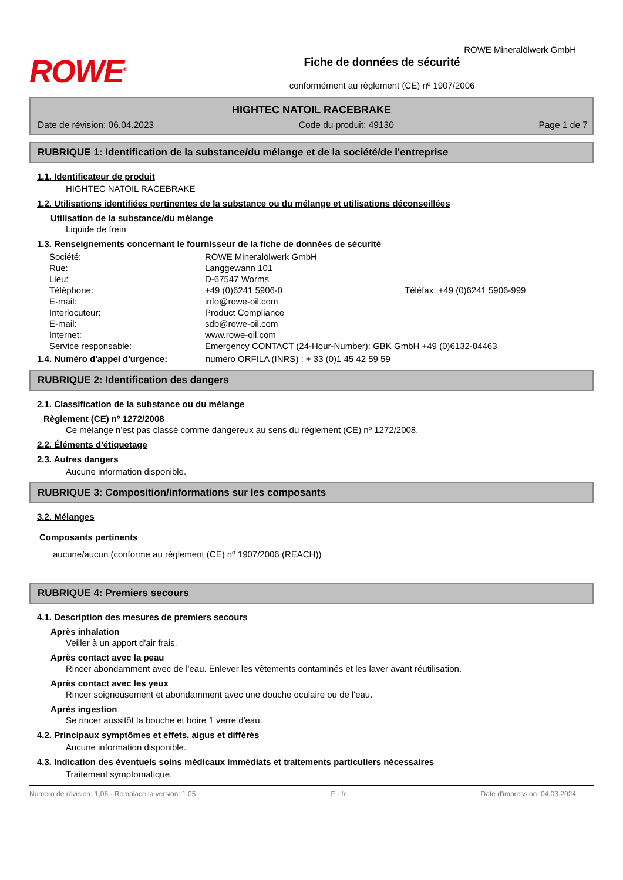ROWE<sup>®</sup>
Fiche de données de sécurité
conformément au règlement (CE) nº 1907/2006
ROWE Mineralölwerk GmbH
HIGHTEC NATOIL RACEBRAKE
Date de révision: 06.04.2023 Code du produit: 49130 Page 1 de 7
RUBRIQUE 1: Identification de la substance/du mélange et de la société/de l'entreprise
1.1. Identificateur de produit
HIGHTEC NATOIL RACEBRAKE
1.2. Utilisations identifiées pertinentes de la substance ou du mélange et utilisations déconseillées
Utilisation de la substance/du mélange
Liquide de frein
1.3. Renseignements concernant le fournisseur de la fiche de données de sécurité
| Société: | ROWE Mineralölwerk GmbH | |
| Rue: | Langgewann 101 | |
| Lieu: | D-67547 Worms | |
| Téléphone: | +49 (0)6241 5906-0 | Téléfax: +49 (0)6241 5906-999 |
| E-mail: | info@rowe-oil.com | |
| Interlocuteur: | Product Compliance | |
| E-mail: | sdb@rowe-oil.com | |
| Internet: | www.rowe-oil.com | |
| Service responsable: | Emergency CONTACT (24-Hour-Number): GBK GmbH +49 (0)6132-84463 | |
1.4. Numéro d'appel d'urgence: numéro ORFILA (INRS) : + 33 (0)1 45 42 59 59
RUBRIQUE 2: Identification des dangers
2.1. Classification de la substance ou du mélange
Règlement (CE) nº 1272/2008
Ce mélange n'est pas classé comme dangereux au sens du règlement (CE) nº 1272/2008.
2.2. Éléments d'étiquetage
2.3. Autres dangers
Aucune information disponible.
RUBRIQUE 3: Composition/informations sur les composants
3.2. Mélanges
Composants pertinents
aucune/aucun (conforme au règlement (CE) nº 1907/2006 (REACH))
RUBRIQUE 4: Premiers secours
4.1. Description des mesures de premiers secours
Après inhalation
Veiller à un apport d'air frais.
Après contact avec la peau
Rincer abondamment avec de l'eau. Enlever les vêtements contaminés et les laver avant réutilisation.
Après contact avec les yeux
Rincer soigneusement et abondamment avec une douche oculaire ou de l'eau.
Après ingestion
Se rincer aussitôt la bouche et boire 1 verre d'eau.
4.2. Principaux symptômes et effets, aigus et différés
Aucune information disponible.
4.3. Indication des éventuels soins médicaux immédiats et traitements particuliers nécessaires
Traitement symptomatique.
Numéro de révision: 1,06 - Remplace la version: 1,05 F - fr Date d'impression: 04.03.2024